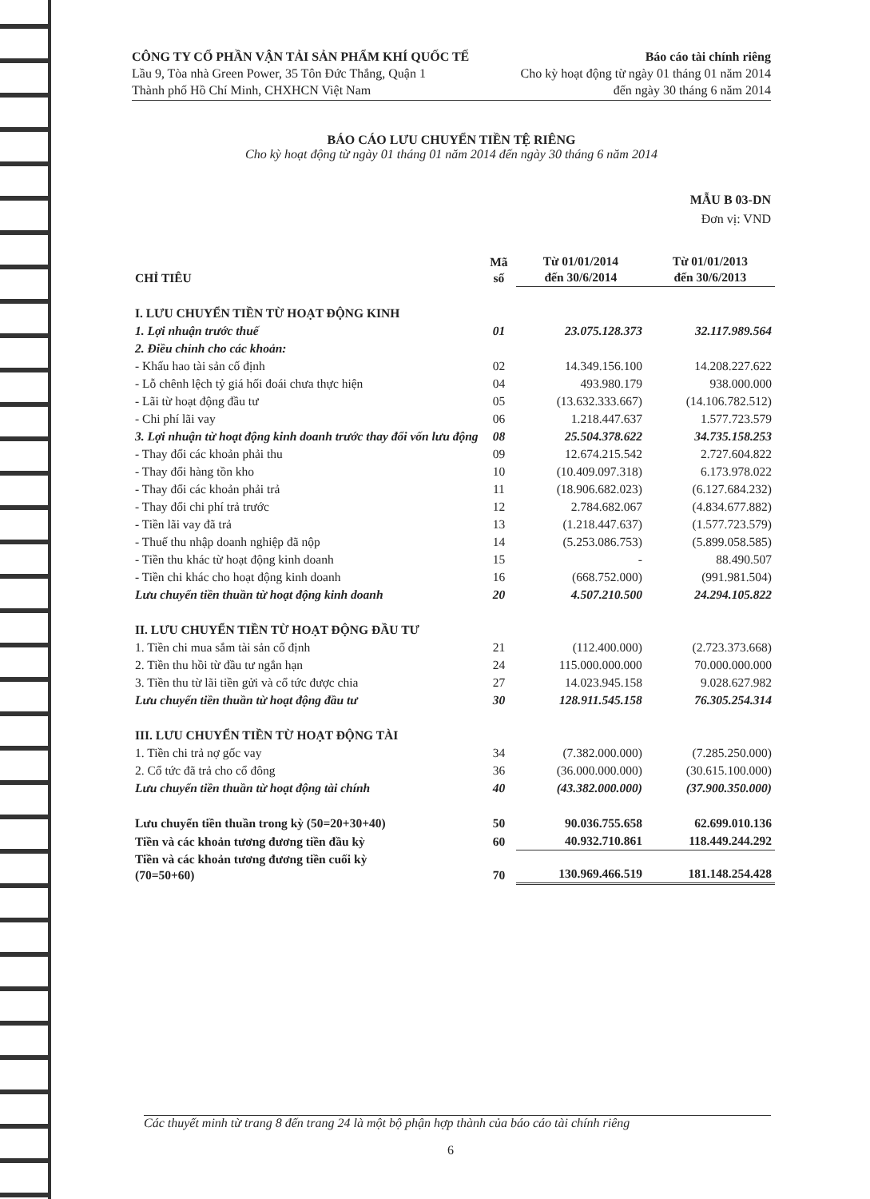CÔNG TY CỔ PHẦN VẬN TẢI SẢN PHẨM KHÍ QUỐC TẾ
Lầu 9, Tòa nhà Green Power, 35 Tôn Đức Thắng, Quận 1
Thành phố Hồ Chí Minh, CHXHCN Việt Nam
Báo cáo tài chính riêng
Cho kỳ hoạt động từ ngày 01 tháng 01 năm 2014
đến ngày 30 tháng 6 năm 2014
BÁO CÁO LƯU CHUYỂN TIỀN TỆ RIÊNG
Cho kỳ hoạt động từ ngày 01 tháng 01 năm 2014 đến ngày 30 tháng 6 năm 2014
MẪU B 03-DN
Đơn vị: VND
| CHỈ TIÊU | Mã số | Từ 01/01/2014 đến 30/6/2014 | Từ 01/01/2013 đến 30/6/2013 |
| --- | --- | --- | --- |
| I. LƯU CHUYỂN TIỀN TỪ HOẠT ĐỘNG KINH | | | |
| 1. Lợi nhuận trước thuế | 01 | 23.075.128.373 | 32.117.989.564 |
| 2. Điều chỉnh cho các khoản: | | | |
| - Khấu hao tài sản cố định | 02 | 14.349.156.100 | 14.208.227.622 |
| - Lỗ chênh lệch tỷ giá hối đoái chưa thực hiện | 04 | 493.980.179 | 938.000.000 |
| - Lãi từ hoạt động đầu tư | 05 | (13.632.333.667) | (14.106.782.512) |
| - Chi phí lãi vay | 06 | 1.218.447.637 | 1.577.723.579 |
| 3. Lợi nhuận từ hoạt động kinh doanh trước thay đổi vốn lưu động | 08 | 25.504.378.622 | 34.735.158.253 |
| - Thay đổi các khoản phải thu | 09 | 12.674.215.542 | 2.727.604.822 |
| - Thay đổi hàng tồn kho | 10 | (10.409.097.318) | 6.173.978.022 |
| - Thay đổi các khoản phải trả | 11 | (18.906.682.023) | (6.127.684.232) |
| - Thay đổi chi phí trả trước | 12 | 2.784.682.067 | (4.834.677.882) |
| - Tiền lãi vay đã trả | 13 | (1.218.447.637) | (1.577.723.579) |
| - Thuế thu nhập doanh nghiệp đã nộp | 14 | (5.253.086.753) | (5.899.058.585) |
| - Tiền thu khác từ hoạt động kinh doanh | 15 | - | 88.490.507 |
| - Tiền chi khác cho hoạt động kinh doanh | 16 | (668.752.000) | (991.981.504) |
| Lưu chuyển tiền thuần từ hoạt động kinh doanh | 20 | 4.507.210.500 | 24.294.105.822 |
| II. LƯU CHUYỂN TIỀN TỪ HOẠT ĐỘNG ĐẦU TƯ | | | |
| 1. Tiền chi mua sắm tài sản cố định | 21 | (112.400.000) | (2.723.373.668) |
| 2. Tiền thu hồi từ đầu tư ngắn hạn | 24 | 115.000.000.000 | 70.000.000.000 |
| 3. Tiền thu từ lãi tiền gửi và cổ tức được chia | 27 | 14.023.945.158 | 9.028.627.982 |
| Lưu chuyển tiền thuần từ hoạt động đầu tư | 30 | 128.911.545.158 | 76.305.254.314 |
| III. LƯU CHUYỂN TIỀN TỪ HOẠT ĐỘNG TÀI | | | |
| 1. Tiền chi trả nợ gốc vay | 34 | (7.382.000.000) | (7.285.250.000) |
| 2. Cổ tức đã trả cho cổ đông | 36 | (36.000.000.000) | (30.615.100.000) |
| Lưu chuyển tiền thuần từ hoạt động tài chính | 40 | (43.382.000.000) | (37.900.350.000) |
| Lưu chuyển tiền thuần trong kỳ (50=20+30+40) | 50 | 90.036.755.658 | 62.699.010.136 |
| Tiền và các khoản tương đương tiền đầu kỳ | 60 | 40.932.710.861 | 118.449.244.292 |
| Tiền và các khoản tương đương tiền cuối kỳ (70=50+60) | 70 | 130.969.466.519 | 181.148.254.428 |
Các thuyết minh từ trang 8 đến trang 24 là một bộ phận hợp thành của báo cáo tài chính riêng
6